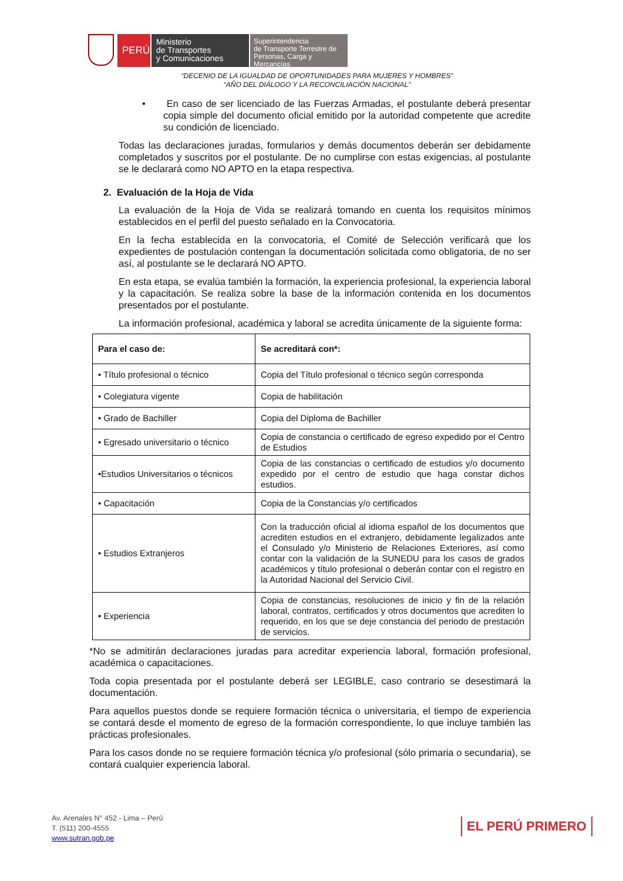PERÚ
Ministerio
de Transportes
y Comunicaciones
Superintendencia
de Transporte Terrestre de
Personas, Carga y Mercancías
“DECENIO DE LA IGUALDAD DE OPORTUNIDADES PARA MUJERES Y HOMBRES”
“AÑO DEL DIÁLOGO Y LA RECONCILIACIÓN NACIONAL”
• En caso de ser licenciado de las Fuerzas Armadas, el postulante deberá presentar copia simple del documento oficial emitido por la autoridad competente que acredite su condición de licenciado.
Todas las declaraciones juradas, formularios y demás documentos deberán ser debidamente completados y suscritos por el postulante. De no cumplirse con estas exigencias, al postulante se le declarará como NO APTO en la etapa respectiva.
2. Evaluación de la Hoja de Vida
La evaluación de la Hoja de Vida se realizará tomando en cuenta los requisitos mínimos establecidos en el perfil del puesto señalado en la Convocatoria.
En la fecha establecida en la convocatoria, el Comité de Selección verificará que los expedientes de postulación contengan la documentación solicitada como obligatoria, de no ser así, al postulante se le declarará NO APTO.
En esta etapa, se evalúa también la formación, la experiencia profesional, la experiencia laboral y la capacitación. Se realiza sobre la base de la información contenida en los documentos presentados por el postulante.
La información profesional, académica y laboral se acredita únicamente de la siguiente forma:
| Para el caso de: | Se acreditará con*: |
| --- | --- |
| • Título profesional o técnico | Copia del Título profesional o técnico según corresponda |
| • Colegiatura vigente | Copia de habilitación |
| • Grado de Bachiller | Copia del Diploma de Bachiller |
| • Egresado universitario o técnico | Copia de constancia o certificado de egreso expedido por el Centro de Estudios |
| •Estudios Universitarios o técnicos | Copia de las constancias o certificado de estudios y/o documento expedido por el centro de estudio que haga constar dichos estudios. |
| • Capacitación | Copia de la Constancias y/o certificados |
| • Estudios Extranjeros | Con la traducción oficial al idioma español de los documentos que acrediten estudios en el extranjero, debidamente legalizados ante el Consulado y/o Ministerio de Relaciones Exteriores, así como contar con la validación de la SUNEDU para los casos de grados académicos y título profesional o deberán contar con el registro en la Autoridad Nacional del Servicio Civil. |
| • Experiencia | Copia de constancias, resoluciones de inicio y fin de la relación laboral, contratos, certificados y otros documentos que acrediten lo requerido, en los que se deje constancia del periodo de prestación de servicios. |
*No se admitirán declaraciones juradas para acreditar experiencia laboral, formación profesional, académica o capacitaciones.
Toda copia presentada por el postulante deberá ser LEGIBLE, caso contrario se desestimará la documentación.
Para aquellos puestos donde se requiere formación técnica o universitaria, el tiempo de experiencia se contará desde el momento de egreso de la formación correspondiente, lo que incluye también las prácticas profesionales.
Para los casos donde no se requiere formación técnica y/o profesional (sólo primaria o secundaria), se contará cualquier experiencia laboral.
Av. Arenales N° 452 - Lima – Perú
T. (511) 200-4555
www.sutran.gob.pe
EL PERÚ PRIMERO